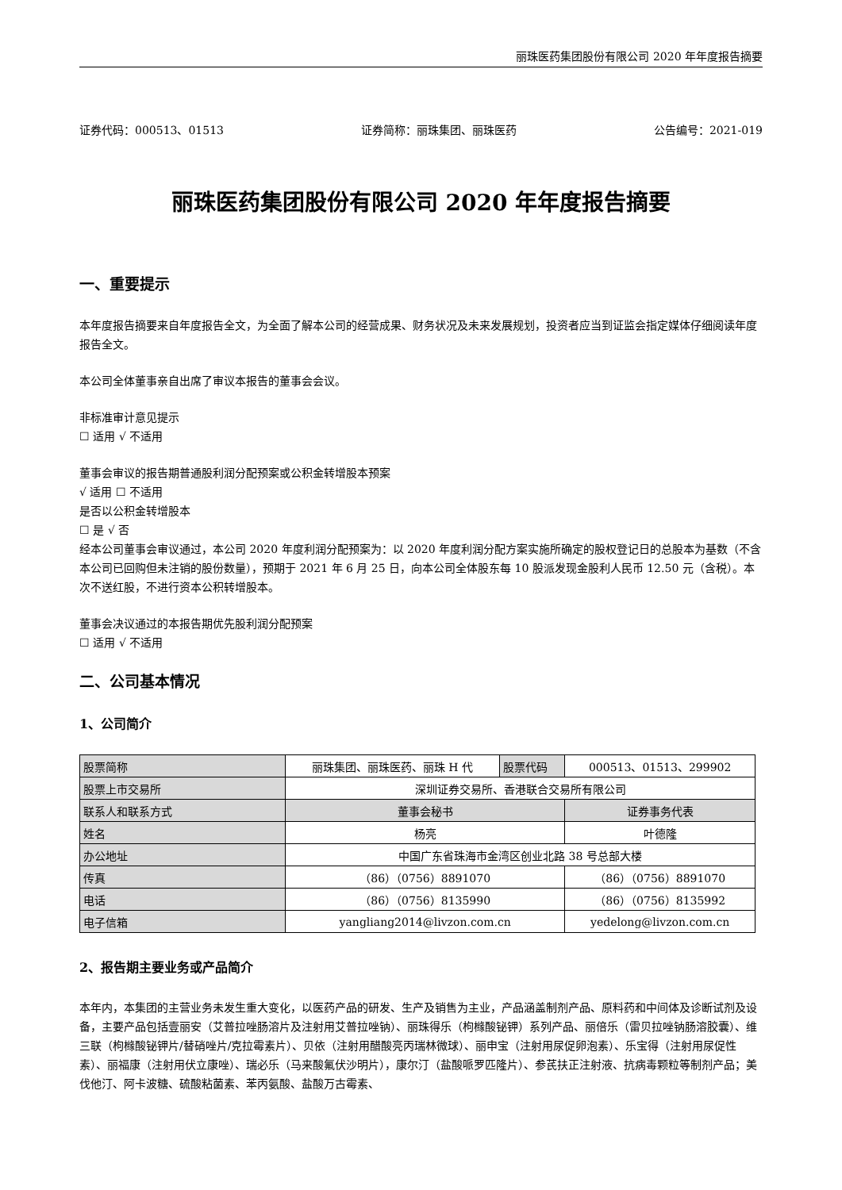丽珠医药集团股份有限公司 2020 年年度报告摘要
证券代码：000513、01513 证券简称：丽珠集团、丽珠医药 公告编号：2021-019
丽珠医药集团股份有限公司 2020 年年度报告摘要
一、重要提示
本年度报告摘要来自年度报告全文，为全面了解本公司的经营成果、财务状况及未来发展规划，投资者应当到证监会指定媒体仔细阅读年度报告全文。
本公司全体董事亲自出席了审议本报告的董事会会议。
非标准审计意见提示
☐ 适用 √ 不适用
董事会审议的报告期普通股利润分配预案或公积金转增股本预案
√ 适用 ☐ 不适用
是否以公积金转增股本
☐ 是 √ 否
经本公司董事会审议通过，本公司 2020 年度利润分配预案为：以 2020 年度利润分配方案实施所确定的股权登记日的总股本为基数（不含本公司已回购但未注销的股份数量），预期于 2021 年 6 月 25 日，向本公司全体股东每 10 股派发现金股利人民币 12.50 元（含税）。本次不送红股，不进行资本公积转增股本。
董事会决议通过的本报告期优先股利润分配预案
☐ 适用 √ 不适用
二、公司基本情况
1、公司简介
| 股票简称 | 丽珠集团、丽珠医药、丽珠 H 代 | 股票代码 | 000513、01513、299902 |
| 股票上市交易所 | 深圳证券交易所、香港联合交易所有限公司 | | |
| 联系人和联系方式 | 董事会秘书 | | 证券事务代表 |
| 姓名 | 杨亮 | | 叶德隆 |
| 办公地址 | 中国广东省珠海市金湾区创业北路 38 号总部大楼 | | |
| 传真 | （86）（0756）8891070 | | （86）（0756）8891070 |
| 电话 | （86）（0756）8135990 | | （86）（0756）8135992 |
| 电子信箱 | yangliang2014@livzon.com.cn | | yedelong@livzon.com.cn |
2、报告期主要业务或产品简介
本年内，本集团的主营业务未发生重大变化，以医药产品的研发、生产及销售为主业，产品涵盖制剂产品、原料药和中间体及诊断试剂及设备，主要产品包括壹丽安（艾普拉唑肠溶片及注射用艾普拉唑钠）、丽珠得乐（枸橼酸铋钾）系列产品、丽倍乐（雷贝拉唑钠肠溶胶囊）、维三联（枸橼酸铋钾片/替硝唑片/克拉霉素片）、贝依（注射用醋酸亮丙瑞林微球）、丽申宝（注射用尿促卵泡素）、乐宝得（注射用尿促性素）、丽福康（注射用伏立康唑）、瑞必乐（马来酸氟伏沙明片），康尔汀（盐酸哌罗匹隆片）、参芪扶正注射液、抗病毒颗粒等制剂产品；美伐他汀、阿卡波糖、硫酸粘菌素、苯丙氨酸、盐酸万古霉素、